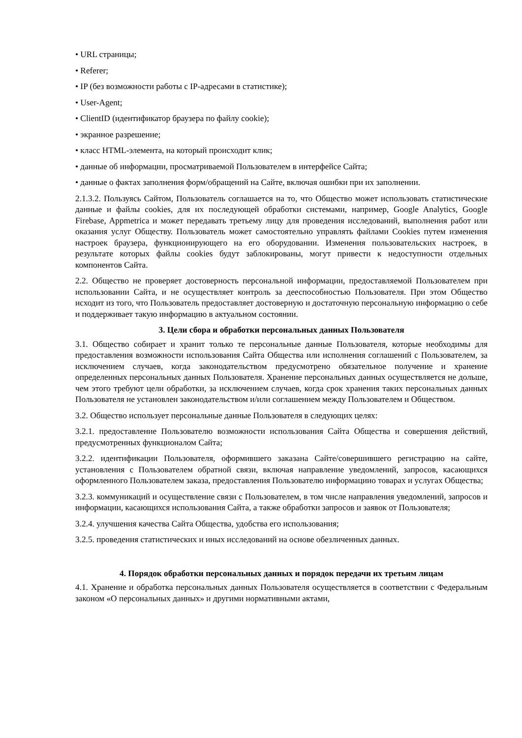• URL страницы;
• Referer;
• IP (без возможности работы с IP-адресами в статистике);
• User-Agent;
• ClientID (идентификатор браузера по файлу cookie);
• экранное разрешение;
• класс HTML-элемента, на который происходит клик;
• данные об информации, просматриваемой Пользователем в интерфейсе Сайта;
• данные о фактах заполнения форм/обращений на Сайте, включая ошибки при их заполнении.
2.1.3.2. Пользуясь Сайтом, Пользователь соглашается на то, что Общество может использовать статистические данные и файлы cookies, для их последующей обработки системами, например, Google Analytics, Google Firebase, Appmetrica и может передавать третьему лицу для проведения исследований, выполнения работ или оказания услуг Обществу. Пользователь может самостоятельно управлять файлами Cookies путем изменения настроек браузера, функционирующего на его оборудовании. Изменения пользовательских настроек, в результате которых файлы cookies будут заблокированы, могут привести к недоступности отдельных компонентов Сайта.
2.2. Общество не проверяет достоверность персональной информации, предоставляемой Пользователем при использовании Сайта, и не осуществляет контроль за дееспособностью Пользователя. При этом Общество исходит из того, что Пользователь предоставляет достоверную и достаточную персональную информацию о себе и поддерживает такую информацию в актуальном состоянии.
3. Цели сбора и обработки персональных данных Пользователя
3.1. Общество собирает и хранит только те персональные данные Пользователя, которые необходимы для предоставления возможности использования Сайта Общества или исполнения соглашений с Пользователем, за исключением случаев, когда законодательством предусмотрено обязательное получение и хранение определенных персональных данных Пользователя. Хранение персональных данных осуществляется не дольше, чем этого требуют цели обработки, за исключением случаев, когда срок хранения таких персональных данных Пользователя не установлен законодательством и/или соглашением между Пользователем и Обществом.
3.2. Общество использует персональные данные Пользователя в следующих целях:
3.2.1. предоставление Пользователю возможности использования Сайта Общества и совершения действий, предусмотренных функционалом Сайта;
3.2.2. идентификации Пользователя, оформившего заказана Сайте/совершившего регистрацию на сайте, установления с Пользователем обратной связи, включая направление уведомлений, запросов, касающихся оформленного Пользователем заказа, предоставления Пользователю информациио товарах и услугах Общества;
3.2.3. коммуникаций и осуществление связи с Пользователем, в том числе направления уведомлений, запросов и информации, касающихся использования Сайта, а также обработки запросов и заявок от Пользователя;
3.2.4. улучшения качества Сайта Общества, удобства его использования;
3.2.5. проведения статистических и иных исследований на основе обезличенных данных.
4. Порядок обработки персональных данных и порядок передачи их третьим лицам
4.1. Хранение и обработка персональных данных Пользователя осуществляется в соответствии с Федеральным законом «О персональных данных» и другими нормативными актами,